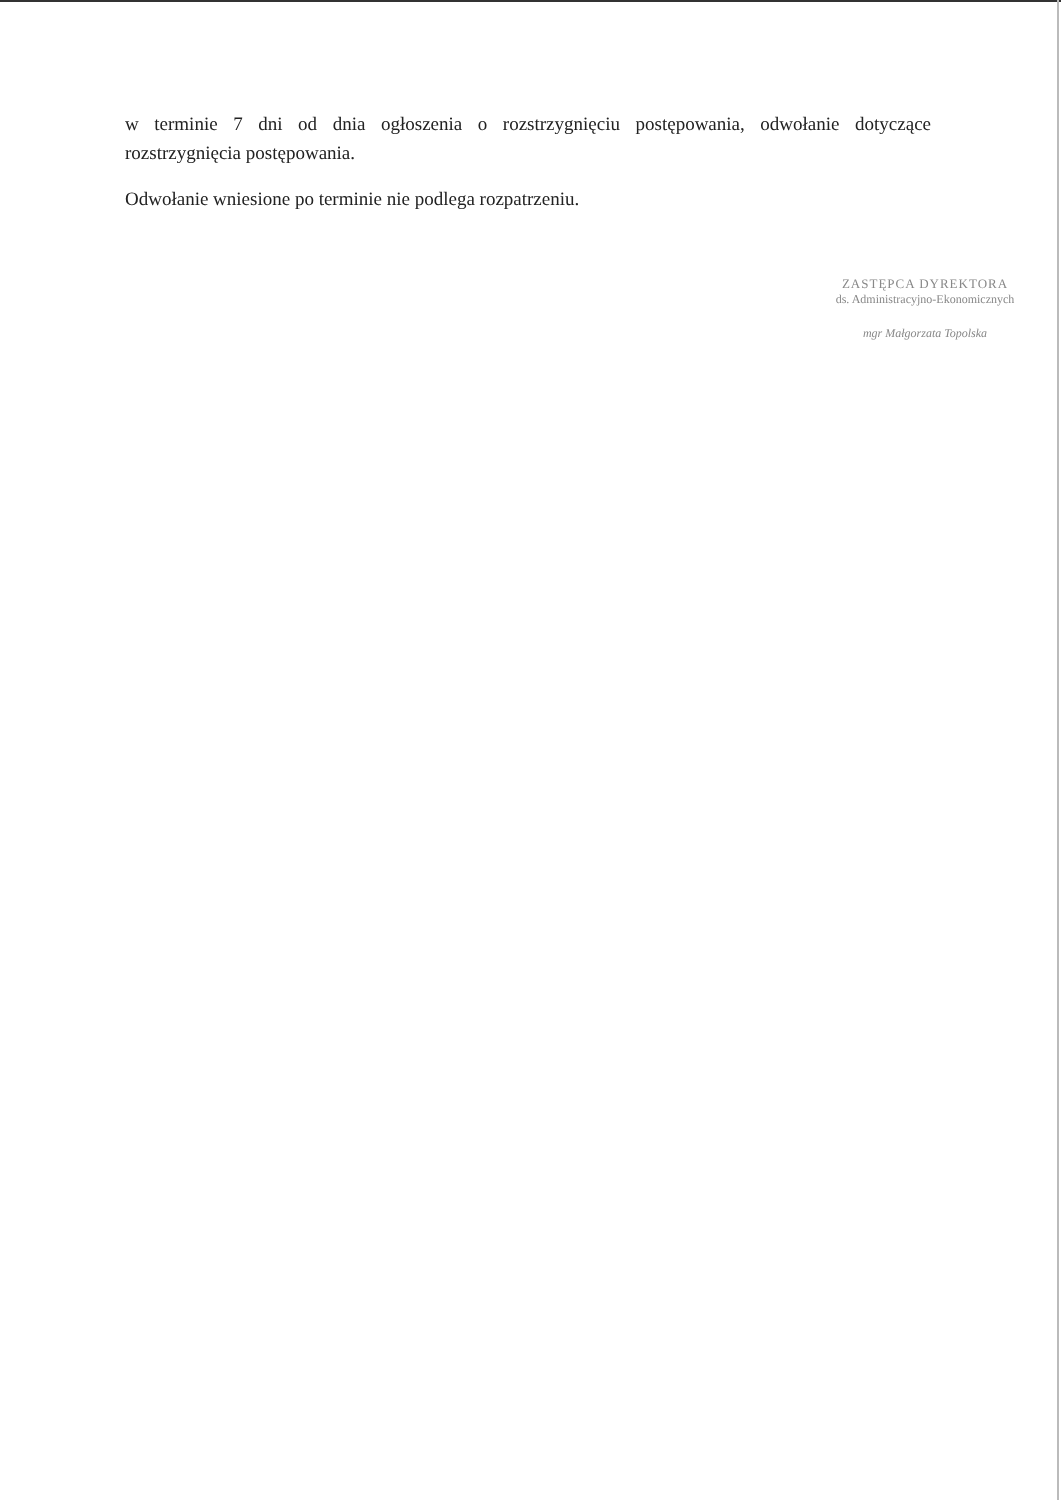w terminie 7 dni od dnia ogłoszenia o rozstrzygnięciu postępowania, odwołanie dotyczące rozstrzygnięcia postępowania.
Odwołanie wniesione po terminie nie podlega rozpatrzeniu.
ZASTĘPCA DYREKTORA
ds. Administracyjno-Ekonomicznych
mgr Małgorzata Topolska